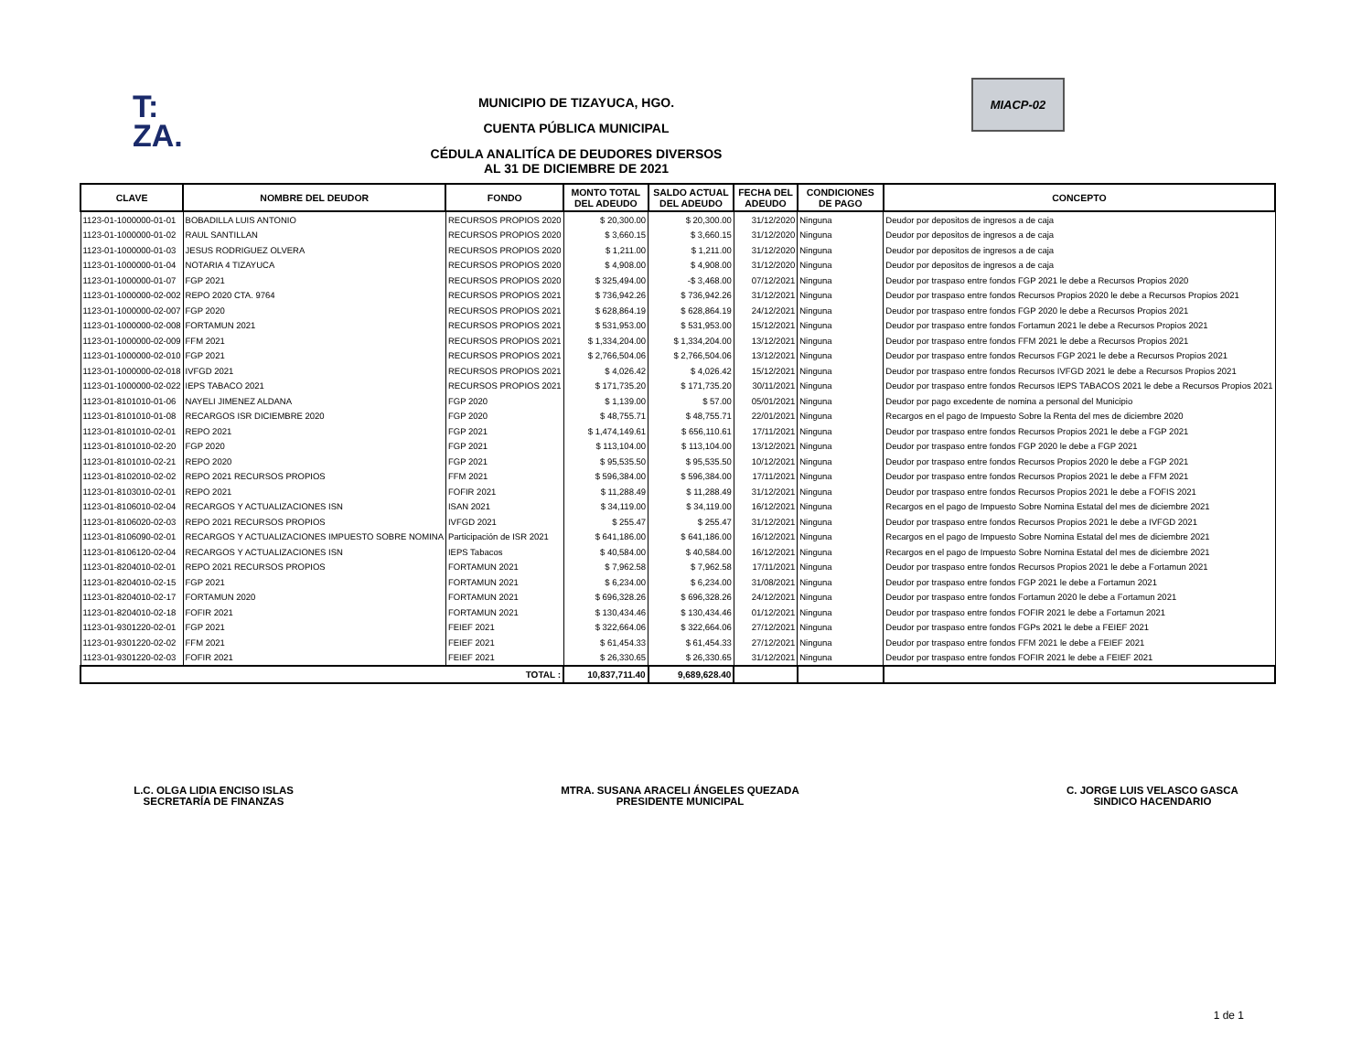T:
ZA.
MIACP-02
MUNICIPIO DE TIZAYUCA, HGO.
CUENTA PÚBLICA MUNICIPAL
CÉDULA ANALITÍCA DE DEUDORES DIVERSOS
AL 31 DE DICIEMBRE DE 2021
| CLAVE | NOMBRE DEL DEUDOR | FONDO | MONTO TOTAL DEL ADEUDO | SALDO ACTUAL DEL ADEUDO | FECHA DEL ADEUDO | CONDICIONES DE PAGO | CONCEPTO |
| --- | --- | --- | --- | --- | --- | --- | --- |
| 1123-01-1000000-01-01 | BOBADILLA LUIS ANTONIO | RECURSOS PROPIOS 2020 | $ 20,300.00 | $ 20,300.00 | 31/12/2020 | Ninguna | Deudor por depositos de ingresos a de caja |
| 1123-01-1000000-01-02 | RAUL SANTILLAN | RECURSOS PROPIOS 2020 | $ 3,660.15 | $ 3,660.15 | 31/12/2020 | Ninguna | Deudor por depositos de ingresos a de caja |
| 1123-01-1000000-01-03 | JESUS RODRIGUEZ OLVERA | RECURSOS PROPIOS 2020 | $ 1,211.00 | $ 1,211.00 | 31/12/2020 | Ninguna | Deudor por depositos de ingresos a de caja |
| 1123-01-1000000-01-04 | NOTARIA 4 TIZAYUCA | RECURSOS PROPIOS 2020 | $ 4,908.00 | $ 4,908.00 | 31/12/2020 | Ninguna | Deudor por depositos de ingresos a de caja |
| 1123-01-1000000-01-07 | FGP 2021 | RECURSOS PROPIOS 2020 | $ 325,494.00 | -$ 3,468.00 | 07/12/2021 | Ninguna | Deudor por traspaso entre fondos FGP 2021 le debe a Recursos Propios 2020 |
| 1123-01-1000000-02-002 | REPO 2020 CTA. 9764 | RECURSOS PROPIOS 2021 | $ 736,942.26 | $ 736,942.26 | 31/12/2021 | Ninguna | Deudor por traspaso entre fondos Recursos Propios 2020 le debe a Recursos Propios 2021 |
| 1123-01-1000000-02-007 | FGP 2020 | RECURSOS PROPIOS 2021 | $ 628,864.19 | $ 628,864.19 | 24/12/2021 | Ninguna | Deudor por traspaso entre fondos FGP 2020 le debe a Recursos Propios 2021 |
| 1123-01-1000000-02-008 | FORTAMUN 2021 | RECURSOS PROPIOS 2021 | $ 531,953.00 | $ 531,953.00 | 15/12/2021 | Ninguna | Deudor por traspaso entre fondos Fortamun 2021 le debe a Recursos Propios 2021 |
| 1123-01-1000000-02-009 | FFM 2021 | RECURSOS PROPIOS 2021 | $ 1,334,204.00 | $ 1,334,204.00 | 13/12/2021 | Ninguna | Deudor por traspaso entre fondos FFM 2021 le debe a Recursos Propios 2021 |
| 1123-01-1000000-02-010 | FGP 2021 | RECURSOS PROPIOS 2021 | $ 2,766,504.06 | $ 2,766,504.06 | 13/12/2021 | Ninguna | Deudor por traspaso entre fondos Recursos FGP 2021 le debe a Recursos Propios 2021 |
| 1123-01-1000000-02-018 | IVFGD 2021 | RECURSOS PROPIOS 2021 | $ 4,026.42 | $ 4,026.42 | 15/12/2021 | Ninguna | Deudor por traspaso entre fondos Recursos IVFGD 2021 le debe a Recursos Propios 2021 |
| 1123-01-1000000-02-022 | IEPS TABACO 2021 | RECURSOS PROPIOS 2021 | $ 171,735.20 | $ 171,735.20 | 30/11/2021 | Ninguna | Deudor por traspaso entre fondos Recursos IEPS TABACOS 2021 le debe a Recursos Propios 2021 |
| 1123-01-8101010-01-06 | NAYELI JIMENEZ ALDANA | FGP 2020 | $ 1,139.00 | $ 57.00 | 05/01/2021 | Ninguna | Deudor por pago excedente de nomina a personal del Municipio |
| 1123-01-8101010-01-08 | RECARGOS ISR DICIEMBRE 2020 | FGP 2020 | $ 48,755.71 | $ 48,755.71 | 22/01/2021 | Ninguna | Recargos en el pago de Impuesto Sobre la Renta del mes de diciembre 2020 |
| 1123-01-8101010-02-01 | REPO 2021 | FGP 2021 | $ 1,474,149.61 | $ 656,110.61 | 17/11/2021 | Ninguna | Deudor por traspaso entre fondos Recursos Propios 2021 le debe a FGP 2021 |
| 1123-01-8101010-02-20 | FGP 2020 | FGP 2021 | $ 113,104.00 | $ 113,104.00 | 13/12/2021 | Ninguna | Deudor por traspaso entre fondos FGP 2020 le debe a FGP 2021 |
| 1123-01-8101010-02-21 | REPO 2020 | FGP 2021 | $ 95,535.50 | $ 95,535.50 | 10/12/2021 | Ninguna | Deudor por traspaso entre fondos Recursos Propios 2020 le debe a FGP 2021 |
| 1123-01-8102010-02-02 | REPO 2021 RECURSOS PROPIOS | FFM 2021 | $ 596,384.00 | $ 596,384.00 | 17/11/2021 | Ninguna | Deudor por traspaso entre fondos Recursos Propios 2021 le debe a FFM 2021 |
| 1123-01-8103010-02-01 | REPO 2021 | FOFIR 2021 | $ 11,288.49 | $ 11,288.49 | 31/12/2021 | Ninguna | Deudor por traspaso entre fondos Recursos Propios 2021 le debe a FOFIS 2021 |
| 1123-01-8106010-02-04 | RECARGOS Y ACTUALIZACIONES ISN | ISAN 2021 | $ 34,119.00 | $ 34,119.00 | 16/12/2021 | Ninguna | Recargos en el pago de Impuesto Sobre Nomina Estatal del mes de diciembre 2021 |
| 1123-01-8106020-02-03 | REPO 2021 RECURSOS PROPIOS | IVFGD 2021 | $ 255.47 | $ 255.47 | 31/12/2021 | Ninguna | Deudor por traspaso entre fondos Recursos Propios 2021 le debe a IVFGD 2021 |
| 1123-01-8106090-02-01 | RECARGOS Y ACTUALIZACIONES IMPUESTO SOBRE NOMINA | Participación de ISR 2021 | $ 641,186.00 | $ 641,186.00 | 16/12/2021 | Ninguna | Recargos en el pago de Impuesto Sobre Nomina Estatal del mes de diciembre 2021 |
| 1123-01-8106120-02-04 | RECARGOS Y ACTUALIZACIONES ISN | IEPS Tabacos | $ 40,584.00 | $ 40,584.00 | 16/12/2021 | Ninguna | Recargos en el pago de Impuesto Sobre Nomina Estatal del mes de diciembre 2021 |
| 1123-01-8204010-02-01 | REPO 2021 RECURSOS PROPIOS | FORTAMUN 2021 | $ 7,962.58 | $ 7,962.58 | 17/11/2021 | Ninguna | Deudor por traspaso entre fondos Recursos Propios 2021 le debe a Fortamun 2021 |
| 1123-01-8204010-02-15 | FGP 2021 | FORTAMUN 2021 | $ 6,234.00 | $ 6,234.00 | 31/08/2021 | Ninguna | Deudor por traspaso entre fondos FGP 2021 le debe a Fortamun 2021 |
| 1123-01-8204010-02-17 | FORTAMUN 2020 | FORTAMUN 2021 | $ 696,328.26 | $ 696,328.26 | 24/12/2021 | Ninguna | Deudor por traspaso entre fondos Fortamun 2020 le debe a Fortamun 2021 |
| 1123-01-8204010-02-18 | FOFIR 2021 | FORTAMUN 2021 | $ 130,434.46 | $ 130,434.46 | 01/12/2021 | Ninguna | Deudor por traspaso entre fondos FOFIR 2021 le debe a Fortamun 2021 |
| 1123-01-9301220-02-01 | FGP 2021 | FEIEF 2021 | $ 322,664.06 | $ 322,664.06 | 27/12/2021 | Ninguna | Deudor por traspaso entre fondos FGPs 2021 le debe a FEIEF 2021 |
| 1123-01-9301220-02-02 | FFM 2021 | FEIEF 2021 | $ 61,454.33 | $ 61,454.33 | 27/12/2021 | Ninguna | Deudor por traspaso entre fondos FFM 2021 le debe a FEIEF 2021 |
| 1123-01-9301220-02-03 | FOFIR 2021 | FEIEF 2021 | $ 26,330.65 | $ 26,330.65 | 31/12/2021 | Ninguna | Deudor por traspaso entre fondos FOFIR 2021 le debe a FEIEF 2021 |
| TOTAL : | | | 10,837,711.40 | 9,689,628.40 | | | |
L.C. OLGA LIDIA ENCISO ISLAS
SECRETARÍA DE FINANZAS
MTRA. SUSANA ARACELI ÁNGELES QUEZADA
PRESIDENTE MUNICIPAL
C. JORGE LUIS VELASCO GASCA
SINDICO HACENDARIO
1 de 1